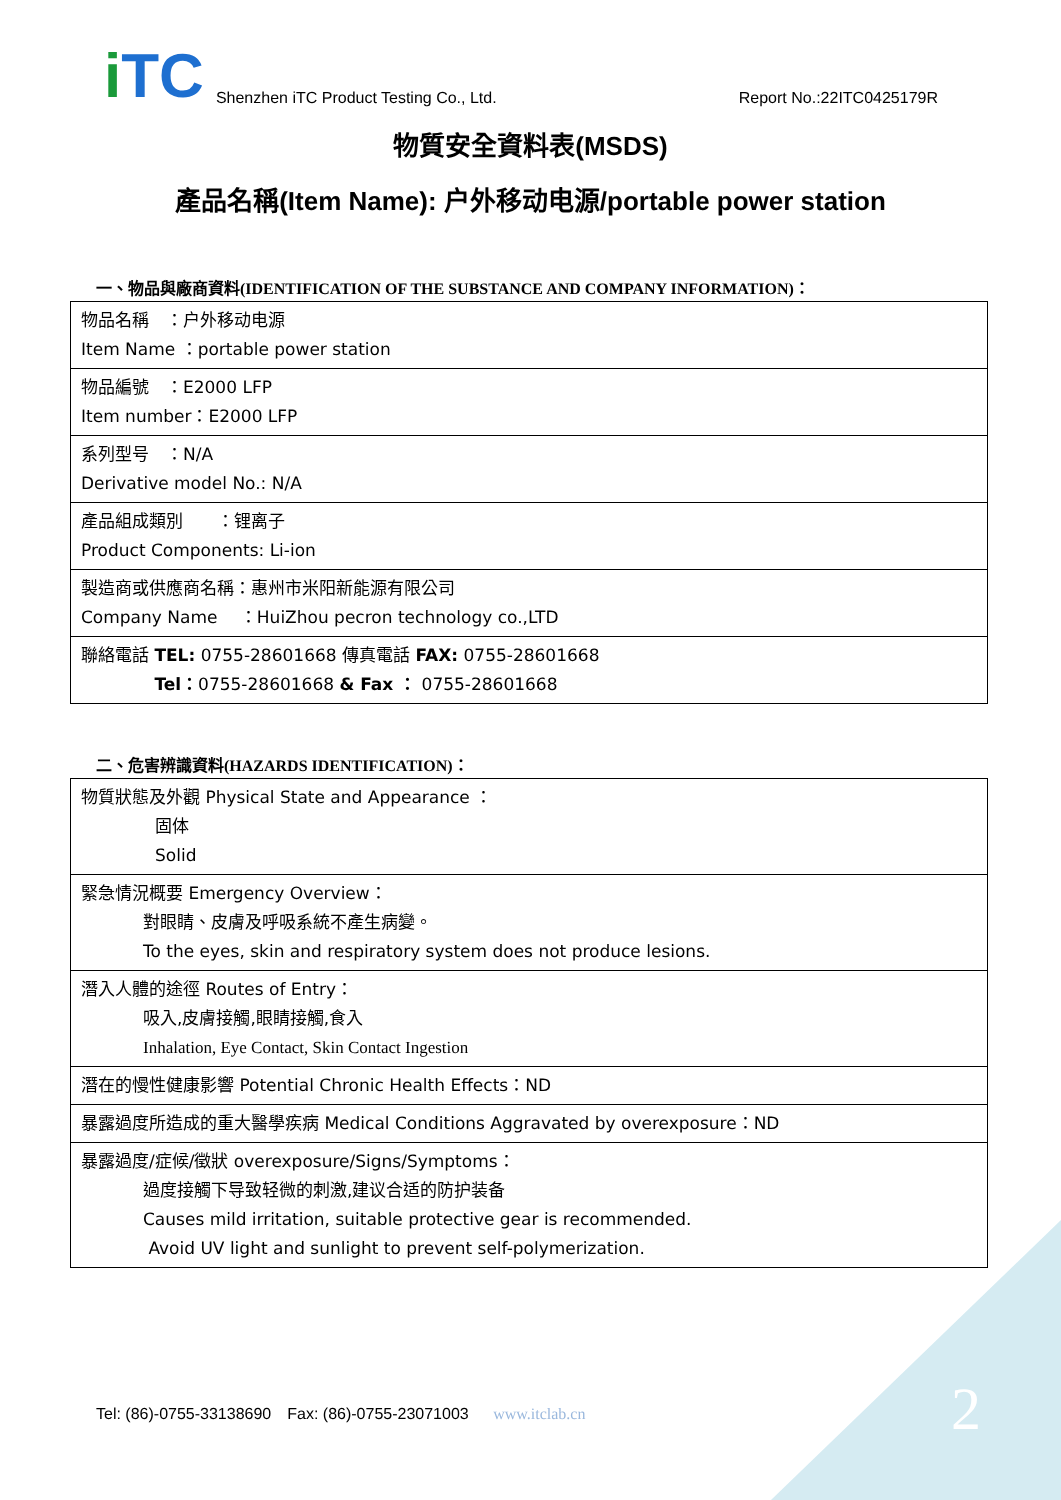i TC
Shenzhen iTC Product Testing Co., Ltd.
Report No.:22ITC0425179R
物質安全資料表(MSDS)
產品名稱(Item Name): 户外移动电源/portable power station
一、物品與廠商資料(IDENTIFICATION OF THE SUBSTANCE AND COMPANY INFORMATION)：
| 物品名稱 ：户外移动电源 Item Name ：portable power station |
| 物品編號 ：E2000 LFP Item number：E2000 LFP |
| 系列型号 ：N/A Derivative model No.: N/A |
| 產品組成類別 ：锂离子 Product Components: Li-ion |
| 製造商或供應商名稱：惠州市米阳新能源有限公司 Company Name ：HuiZhou pecron technology co.,LTD |
| 聯絡電話 TEL: 0755-28601668 傳真電話 FAX: 0755-28601668 Tel： 0755-28601668 & Fax ： 0755-28601668 |
二、危害辨識資料(HAZARDS IDENTIFICATION)：
| 物質狀態及外觀 Physical State and Appearance ： 固体 Solid |
| 緊急情況概要 Emergency Overview： 對眼睛、皮膚及呼吸系統不產生病變。 To the eyes, skin and respiratory system does not produce lesions. |
| 潛入人體的途徑 Routes of Entry： 吸入,皮膚接觸,眼睛接觸,食入 Inhalation, Eye Contact, Skin Contact Ingestion |
| 潛在的慢性健康影響 Potential Chronic Health Effects：ND |
| 暴露過度所造成的重大醫學疾病 Medical Conditions Aggravated by overexposure：ND |
| 暴露過度/症候/徵狀 overexposure/Signs/Symptoms： 過度接觸下导致轻微的刺激,建议合适的防护装备 Causes mild irritation, suitable protective gear is recommended. Avoid UV light and sunlight to prevent self-polymerization. |
Tel: (86)-0755-33138690　Fax: (86)-0755-23071003 www.itclab.cn
2